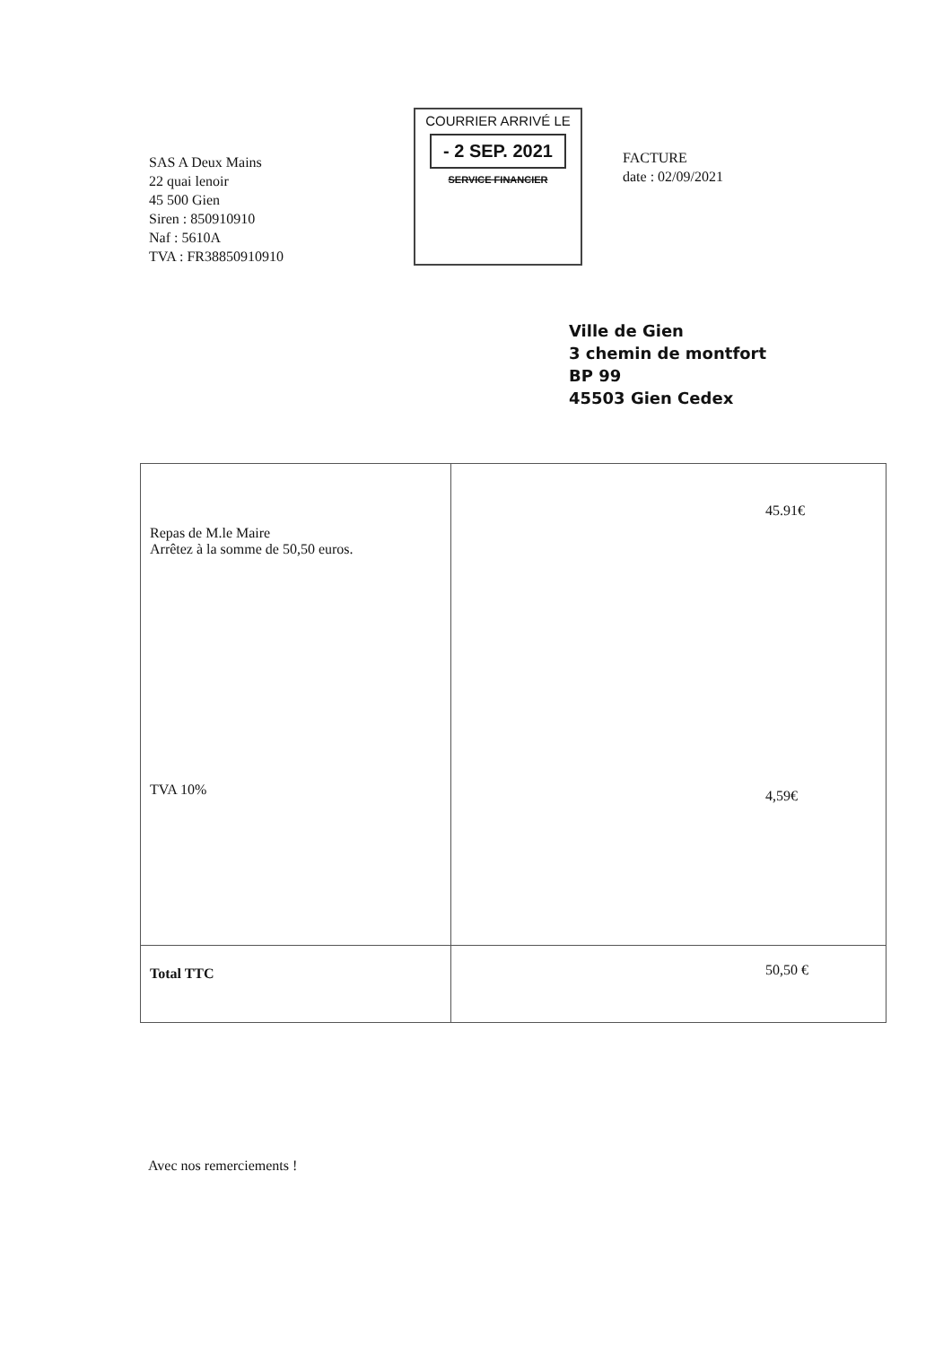SAS A Deux Mains
22 quai lenoir
45 500 Gien
Siren : 850910910
Naf : 5610A
TVA : FR38850910910
COURRIER ARRIVÉ LE
- 2 SEP. 2021
SERVICE FINANCIER
FACTURE
date : 02/09/2021
Ville de Gien
3 chemin de montfort
BP 99
45503 Gien Cedex
| Repas de M.le Maire Arrêtez à la somme de 50,50 euros. TVA 10% | 45.91€ 4,59€ |
| Total TTC | 50,50 € |
Avec nos remerciements !